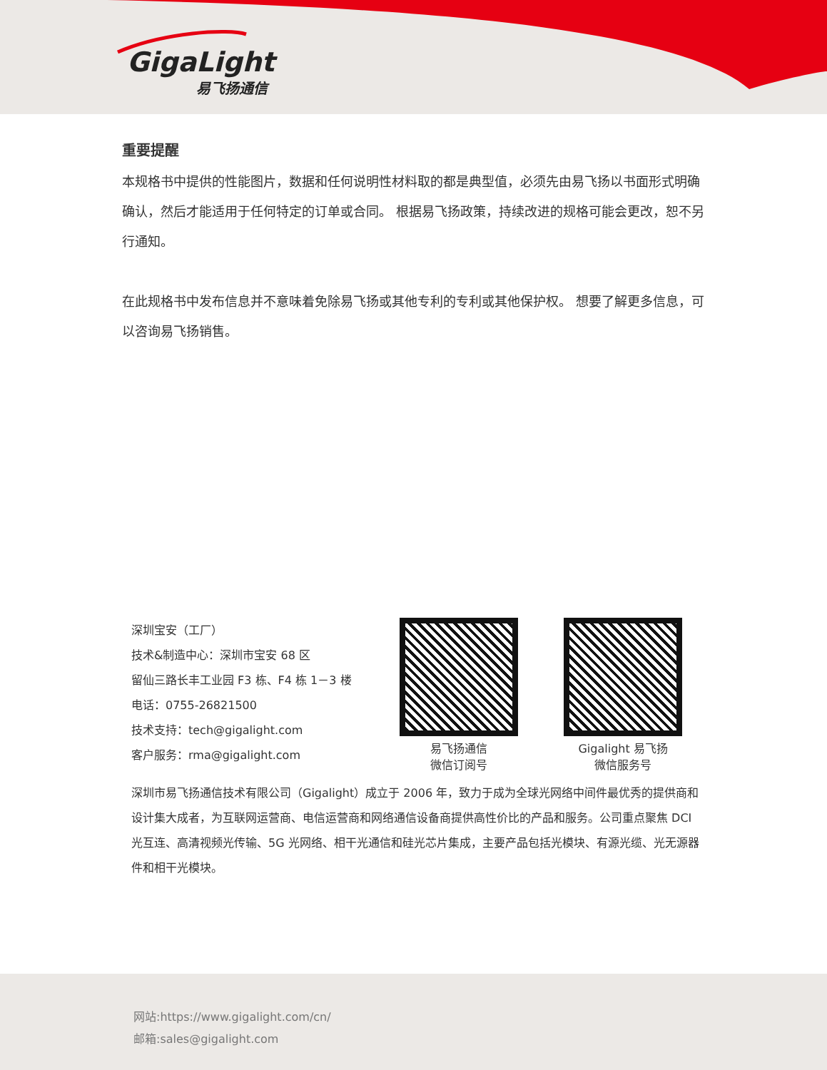GigaLight
易飞扬通信
重要提醒
本规格书中提供的性能图片，数据和任何说明性材料取的都是典型值，必须先由易飞扬以书面形式明确确认，然后才能适用于任何特定的订单或合同。 根据易飞扬政策，持续改进的规格可能会更改，恕不另行通知。
在此规格书中发布信息并不意味着免除易飞扬或其他专利的专利或其他保护权。 想要了解更多信息，可以咨询易飞扬销售。
深圳宝安（工厂）
技术&制造中心：深圳市宝安 68 区
留仙三路长丰工业园 F3 栋、F4 栋 1－3 楼
电话：0755-26821500
技术支持：tech@gigalight.com
客户服务：rma@gigalight.com
易飞扬通信
微信订阅号
Gigalight 易飞扬
微信服务号
深圳市易飞扬通信技术有限公司（Gigalight）成立于 2006 年，致力于成为全球光网络中间件最优秀的提供商和设计集大成者，为互联网运营商、电信运营商和网络通信设备商提供高性价比的产品和服务。公司重点聚焦 DCI 光互连、高清视频光传输、5G 光网络、相干光通信和硅光芯片集成，主要产品包括光模块、有源光缆、光无源器件和相干光模块。
网站:https://www.gigalight.com/cn/
邮箱:sales@gigalight.com